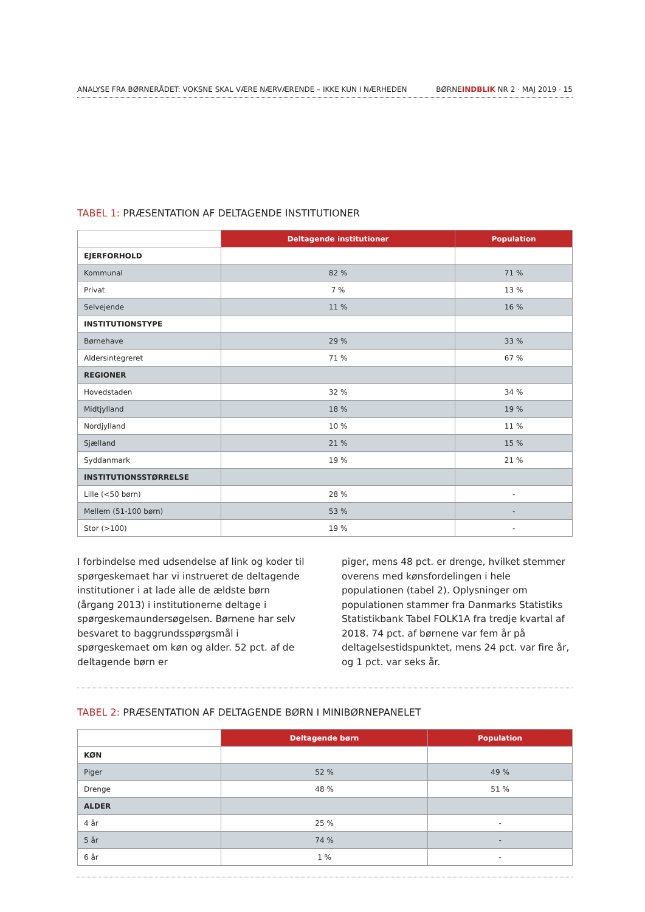ANALYSE FRA BØRNERÅDET: VOKSNE SKAL VÆRE NÆRVÆRENDE – IKKE KUN I NÆRHEDEN BØRNEINDBLIK NR 2 · MAJ 2019 · 15
TABEL 1: PRÆSENTATION AF DELTAGENDE INSTITUTIONER
| | Deltagende institutioner | Population |
| EJERFORHOLD | | |
| Kommunal | 82 % | 71 % |
| Privat | 7 % | 13 % |
| Selvejende | 11 % | 16 % |
| INSTITUTIONSTYPE | | |
| Børnehave | 29 % | 33 % |
| Aldersintegreret | 71 % | 67 % |
| REGIONER | | |
| Hovedstaden | 32 % | 34 % |
| Midtjylland | 18 % | 19 % |
| Nordjylland | 10 % | 11 % |
| Sjælland | 21 % | 15 % |
| Syddanmark | 19 % | 21 % |
| INSTITUTIONSSTØRRELSE | | |
| Lille (<50 børn) | 28 % | - |
| Mellem (51-100 børn) | 53 % | - |
| Stor (>100) | 19 % | - |
I forbindelse med udsendelse af link og koder til spørgeskemaet har vi instrueret de deltagende institutioner i at lade alle de ældste børn (årgang 2013) i institutionerne deltage i spørgeskemaundersøgelsen. Børnene har selv besvaret to baggrundsspørgsmål i spørgeskemaet om køn og alder. 52 pct. af de deltagende børn er
piger, mens 48 pct. er drenge, hvilket stemmer overens med kønsfordelingen i hele populationen (tabel 2). Oplysninger om populationen stammer fra Danmarks Statistiks Statistikbank Tabel FOLK1A fra tredje kvartal af 2018. 74 pct. af børnene var fem år på deltagelsestidspunktet, mens 24 pct. var fire år, og 1 pct. var seks år.
TABEL 2: PRÆSENTATION AF DELTAGENDE BØRN I MINIBØRNEPANELET
| | Deltagende børn | Population |
| KØN | | |
| Piger | 52 % | 49 % |
| Drenge | 48 % | 51 % |
| ALDER | | |
| 4 år | 25 % | - |
| 5 år | 74 % | - |
| 6 år | 1 % | - |